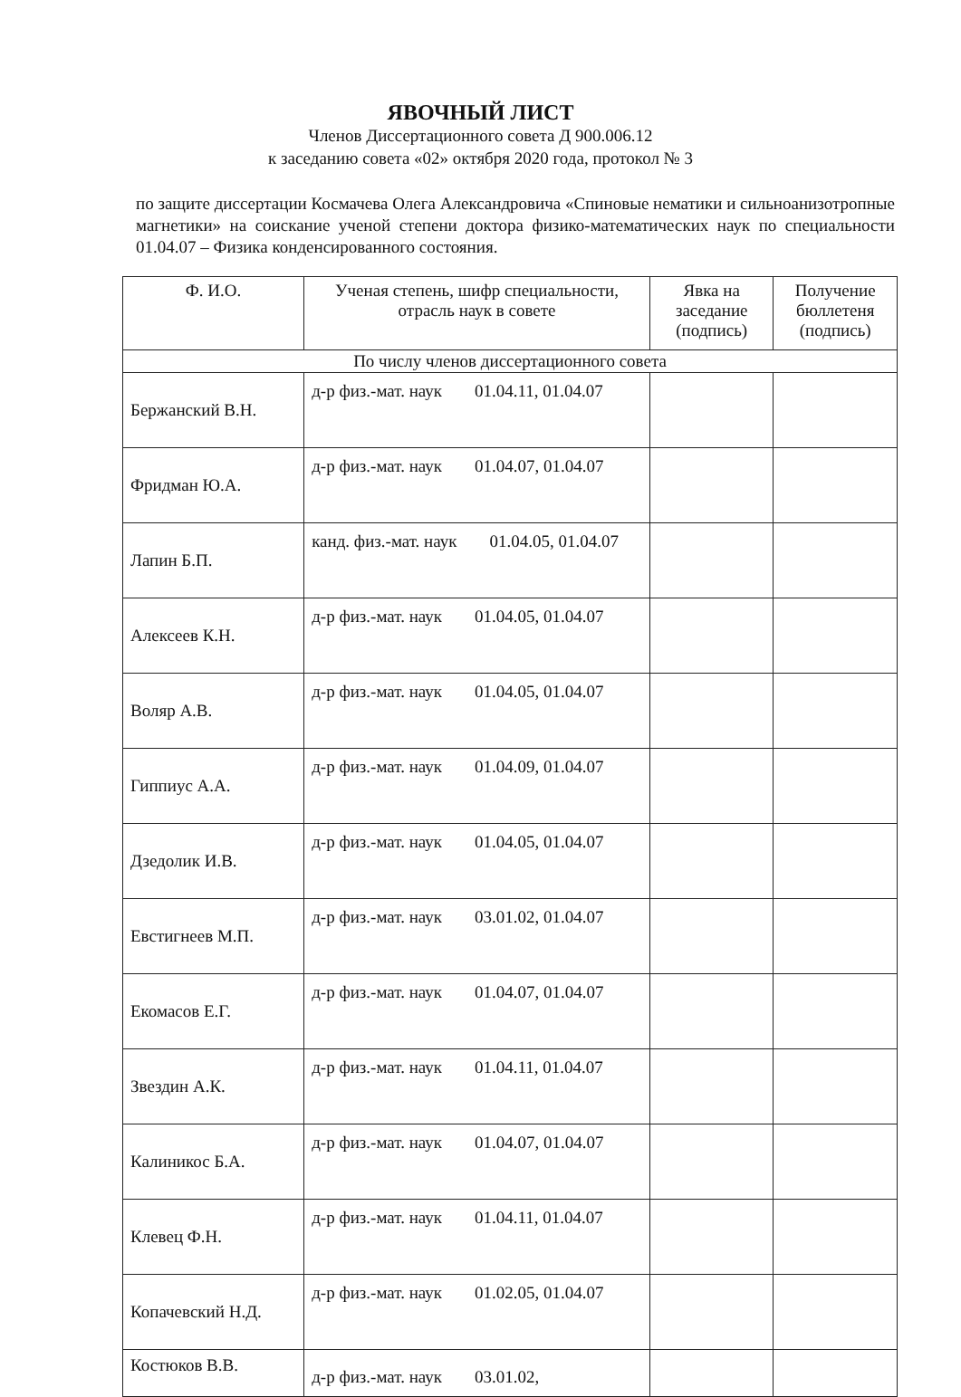ЯВОЧНЫЙ ЛИСТ
Членов Диссертационного совета Д 900.006.12
к заседанию совета «02» октября 2020 года, протокол № 3
по защите диссертации Космачева Олега Александровича «Спиновые нематики и сильноанизотропные магнетики» на соискание ученой степени доктора физико-математических наук по специальности 01.04.07 – Физика конденсированного состояния.
| Ф. И.О. | Ученая степень, шифр специальности, отрасль наук в совете | Явка на заседание (подпись) | Получение бюллетеня (подпись) |
| --- | --- | --- | --- |
| По числу членов диссертационного совета | | | |
| Бержанский В.Н. | д-р физ.-мат. наук 01.04.11, 01.04.07 | | |
| Фридман Ю.А. | д-р физ.-мат. наук 01.04.07, 01.04.07 | | |
| Лапин Б.П. | канд. физ.-мат. наук 01.04.05, 01.04.07 | | |
| Алексеев К.Н. | д-р физ.-мат. наук 01.04.05, 01.04.07 | | |
| Воляр А.В. | д-р физ.-мат. наук 01.04.05, 01.04.07 | | |
| Гиппиус А.А. | д-р физ.-мат. наук 01.04.09, 01.04.07 | | |
| Дзедолик И.В. | д-р физ.-мат. наук 01.04.05, 01.04.07 | | |
| Евстигнеев М.П. | д-р физ.-мат. наук 03.01.02, 01.04.07 | | |
| Екомасов Е.Г. | д-р физ.-мат. наук 01.04.07, 01.04.07 | | |
| Звездин А.К. | д-р физ.-мат. наук 01.04.11, 01.04.07 | | |
| Калиникос Б.А. | д-р физ.-мат. наук 01.04.07, 01.04.07 | | |
| Клевец Ф.Н. | д-р физ.-мат. наук 01.04.11, 01.04.07 | | |
| Копачевский Н.Д. | д-р физ.-мат. наук 01.02.05, 01.04.07 | | |
| Костюков В.В. | д-р физ.-мат. наук 03.01.02, | | |